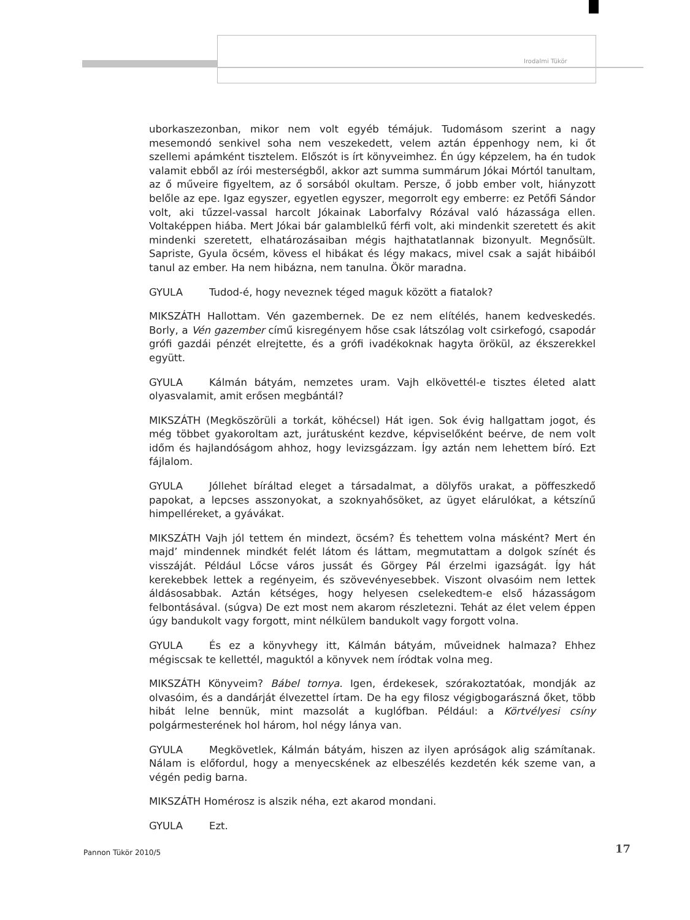Irodalmi Tükör
uborkaszezonban, mikor nem volt egyéb témájuk. Tudomásom szerint a nagy mesemondó senkivel soha nem veszekedett, velem aztán éppenhogy nem, ki őt szellemi apámként tisztelem. Előszót is írt könyveimhez. Én úgy képzelem, ha én tudok valamit ebből az írói mesterségből, akkor azt summa summárum Jókai Mórtól tanultam, az ő műveire figyeltem, az ő sorsából okultam. Persze, ő jobb ember volt, hiányzott belőle az epe. Igaz egyszer, egyetlen egyszer, megorrolt egy emberre: ez Petőfi Sándor volt, aki tűzzel-vassal harcolt Jókainak Laborfalvy Rózával való házassága ellen. Voltaképpen hiába. Mert Jókai bár galamblelkű férfi volt, aki mindenkit szeretett és akit mindenki szeretett, elhatározásaiban mégis hajthatatlannak bizonyult. Megnősült. Sapriste, Gyula öcsém, kövess el hibákat és légy makacs, mivel csak a saját hibáiból tanul az ember. Ha nem hibázna, nem tanulna. Ökör maradna.
GYULA Tudod-é, hogy neveznek téged maguk között a fiatalok?
MIKSZÁTH Hallottam. Vén gazembernek. De ez nem elítélés, hanem kedveskedés. Borly, a Vén gazember című kisregényem hőse csak látszólag volt csirkefogó, csapodár grófi gazdái pénzét elrejtette, és a grófi ivadékoknak hagyta örökül, az ékszerekkel együtt.
GYULA Kálmán bátyám, nemzetes uram. Vajh elkövettél-e tisztes életed alatt olyasvalamit, amit erősen megbántál?
MIKSZÁTH (Megköszörüli a torkát, köhécsel) Hát igen. Sok évig hallgattam jogot, és még többet gyakoroltam azt, jurátusként kezdve, képviselőként beérve, de nem volt időm és hajlandóságom ahhoz, hogy levizsgázzam. Így aztán nem lehettem bíró. Ezt fájlalom.
GYULA Jóllehet bíráltad eleget a társadalmat, a dölyfös urakat, a pöffeszkedő papokat, a lepcses asszonyokat, a szoknyahősöket, az ügyet elárulókat, a kétszínű himpelléreket, a gyávákat.
MIKSZÁTH Vajh jól tettem én mindezt, öcsém? És tehettem volna másként? Mert én majd’ mindennek mindkét felét látom és láttam, megmutattam a dolgok színét és visszáját. Például Lőcse város jussát és Görgey Pál érzelmi igazságát. Így hát kerekebbek lettek a regényeim, és szövevényesebbek. Viszont olvasóim nem lettek áldásosabbak. Aztán kétséges, hogy helyesen cselekedtem-e első házasságom felbontásával. (súgva) De ezt most nem akarom részletezni. Tehát az élet velem éppen úgy bandukolt vagy forgott, mint nélkülem bandukolt vagy forgott volna.
GYULA És ez a könyvhegy itt, Kálmán bátyám, műveidnek halmaza? Ehhez mégiscsak te kellettél, maguktól a könyvek nem íródtak volna meg.
MIKSZÁTH Könyveim? Bábel tornya. Igen, érdekesek, szórakoztatóak, mondják az olvasóim, és a dandárját élvezettel írtam. De ha egy filosz végigbogarászná őket, több hibát lelne bennük, mint mazsolát a kuglófban. Például: a Körtvélyesi csíny polgármesterének hol három, hol négy lánya van.
GYULA Megkövetlek, Kálmán bátyám, hiszen az ilyen apróságok alig számítanak. Nálam is előfordul, hogy a menyecskének az elbeszélés kezdetén kék szeme van, a végén pedig barna.
MIKSZÁTH Homérosz is alszik néha, ezt akarod mondani.
GYULA Ezt.
Pannon Tükör 2010/5 17